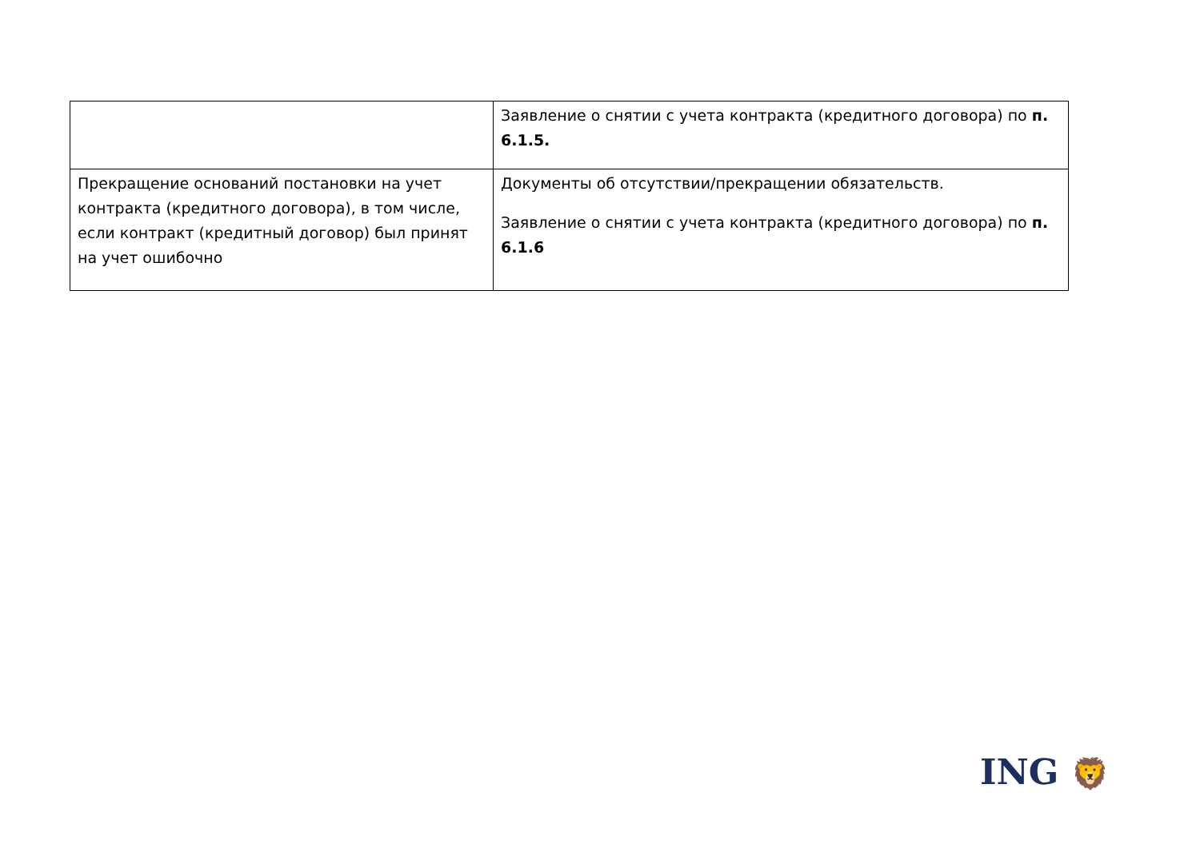| | Заявление о снятии с учета контракта (кредитного договора) по п. 6.1.5. |
| Прекращение оснований постановки на учет контракта (кредитного договора), в том числе, если контракт (кредитный договор) был принят на учет ошибочно | Документы об отсутствии/прекращении обязательств. Заявление о снятии с учета контракта (кредитного договора) по п. 6.1.6 |
ING 🦁